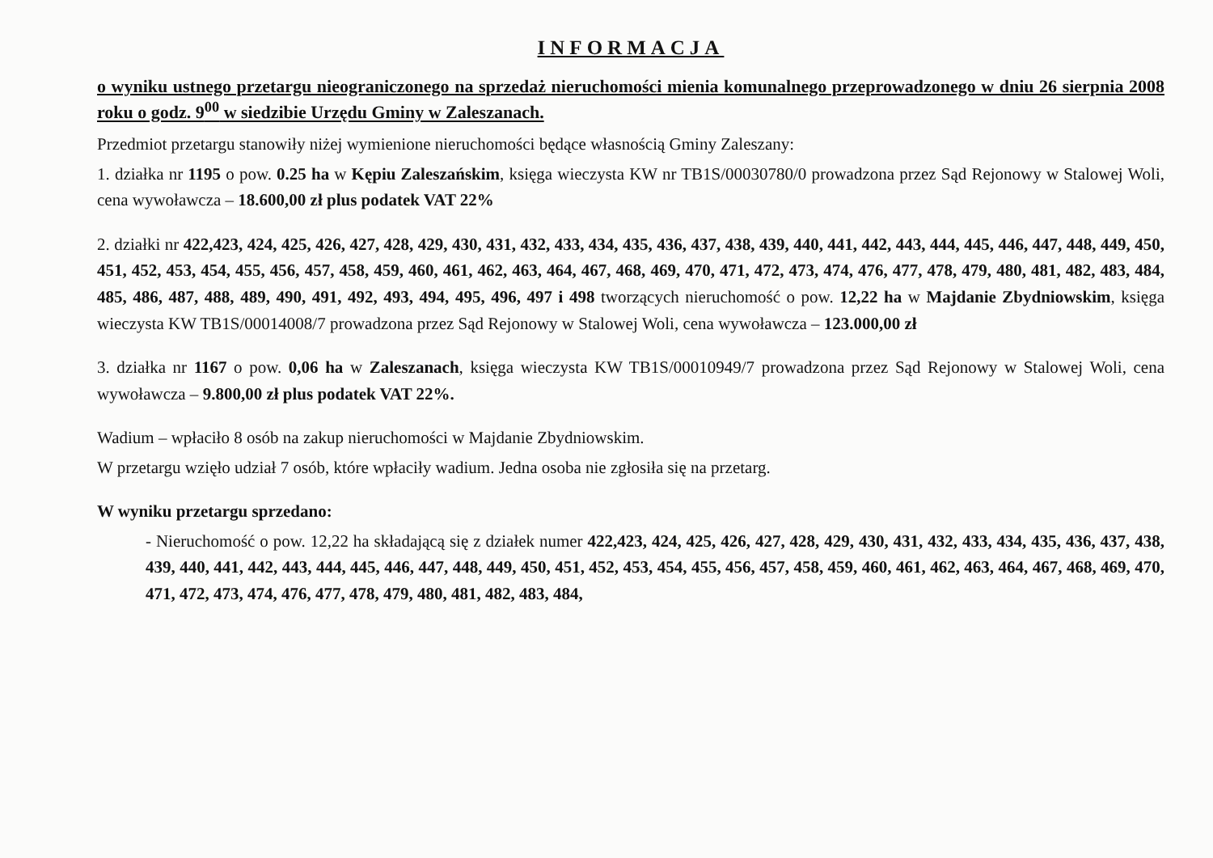INFORMACJA
o wyniku ustnego przetargu nieograniczonego na sprzedaż nieruchomości mienia komunalnego przeprowadzonego w dniu 26 sierpnia 2008 roku o godz. 9<sup>00</sup> w siedzibie Urzędu Gminy w Zaleszanach.
Przedmiot przetargu stanowiły niżej wymienione nieruchomości będące własnością Gminy Zaleszany:
1. działka nr 1195 o pow. 0.25 ha w Kępiu Zaleszańskim, księga wieczysta KW nr TB1S/00030780/0 prowadzona przez Sąd Rejonowy w Stalowej Woli, cena wywoławcza – 18.600,00 zł plus podatek VAT 22%
2. działki nr 422,423, 424, 425, 426, 427, 428, 429, 430, 431, 432, 433, 434, 435, 436, 437, 438, 439, 440, 441, 442, 443, 444, 445, 446, 447, 448, 449, 450, 451, 452, 453, 454, 455, 456, 457, 458, 459, 460, 461, 462, 463, 464, 467, 468, 469, 470, 471, 472, 473, 474, 476, 477, 478, 479, 480, 481, 482, 483, 484, 485, 486, 487, 488, 489, 490, 491, 492, 493, 494, 495, 496, 497 i 498 tworzących nieruchomość o pow. 12,22 ha w Majdanie Zbydniowskim, księga wieczysta KW TB1S/00014008/7 prowadzona przez Sąd Rejonowy w Stalowej Woli, cena wywoławcza – 123.000,00 zł
3. działka nr 1167 o pow. 0,06 ha w Zaleszanach, księga wieczysta KW TB1S/00010949/7 prowadzona przez Sąd Rejonowy w Stalowej Woli, cena wywoławcza – 9.800,00 zł plus podatek VAT 22%.
Wadium – wpłaciło 8 osób na zakup nieruchomości w Majdanie Zbydniowskim.
W przetargu wzięło udział 7 osób, które wpłaciły wadium. Jedna osoba nie zgłosiła się na przetarg.
W wyniku przetargu sprzedano:
- Nieruchomość o pow. 12,22 ha składającą się z działek numer 422,423, 424, 425, 426, 427, 428, 429, 430, 431, 432, 433, 434, 435, 436, 437, 438, 439, 440, 441, 442, 443, 444, 445, 446, 447, 448, 449, 450, 451, 452, 453, 454, 455, 456, 457, 458, 459, 460, 461, 462, 463, 464, 467, 468, 469, 470, 471, 472, 473, 474, 476, 477, 478, 479, 480, 481, 482, 483, 484,